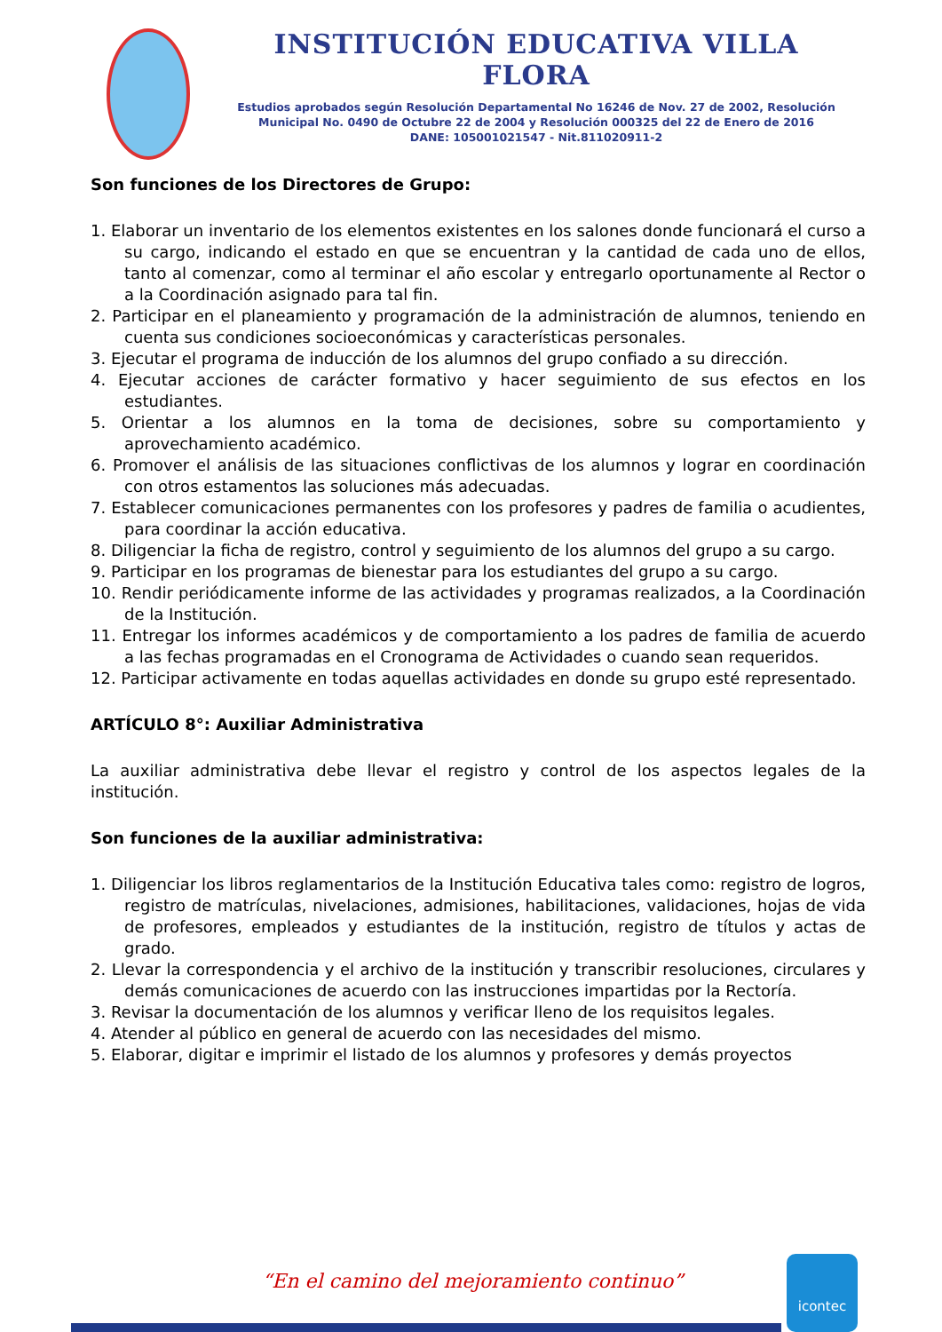INSTITUCIÓN EDUCATIVA VILLA FLORA
Estudios aprobados según Resolución Departamental No 16246 de Nov. 27 de 2002, Resolución Municipal No. 0490 de Octubre 22 de 2004 y Resolución 000325 del 22 de Enero de 2016
DANE: 105001021547 - Nit.811020911-2
Son funciones de los Directores de Grupo:
1. Elaborar un inventario de los elementos existentes en los salones donde funcionará el curso a su cargo, indicando el estado en que se encuentran y la cantidad de cada uno de ellos, tanto al comenzar, como al terminar el año escolar y entregarlo oportunamente al Rector o a la Coordinación asignado para tal fin.
2. Participar en el planeamiento y programación de la administración de alumnos, teniendo en cuenta sus condiciones socioeconómicas y características personales.
3. Ejecutar el programa de inducción de los alumnos del grupo confiado a su dirección.
4. Ejecutar acciones de carácter formativo y hacer seguimiento de sus efectos en los estudiantes.
5. Orientar a los alumnos en la toma de decisiones, sobre su comportamiento y aprovechamiento académico.
6. Promover el análisis de las situaciones conflictivas de los alumnos y lograr en coordinación con otros estamentos las soluciones más adecuadas.
7. Establecer comunicaciones permanentes con los profesores y padres de familia o acudientes, para coordinar la acción educativa.
8. Diligenciar la ficha de registro, control y seguimiento de los alumnos del grupo a su cargo.
9. Participar en los programas de bienestar para los estudiantes del grupo a su cargo.
10. Rendir periódicamente informe de las actividades y programas realizados, a la Coordinación de la Institución.
11. Entregar los informes académicos y de comportamiento a los padres de familia de acuerdo a las fechas programadas en el Cronograma de Actividades o cuando sean requeridos.
12. Participar activamente en todas aquellas actividades en donde su grupo esté representado.
ARTÍCULO 8°: Auxiliar Administrativa
La auxiliar administrativa debe llevar el registro y control de los aspectos legales de la institución.
Son funciones de la auxiliar administrativa:
1. Diligenciar los libros reglamentarios de la Institución Educativa tales como: registro de logros, registro de matrículas, nivelaciones, admisiones, habilitaciones, validaciones, hojas de vida de profesores, empleados y estudiantes de la institución, registro de títulos y actas de grado.
2. Llevar la correspondencia y el archivo de la institución y transcribir resoluciones, circulares y demás comunicaciones de acuerdo con las instrucciones impartidas por la Rectoría.
3. Revisar la documentación de los alumnos y verificar lleno de los requisitos legales.
4. Atender al público en general de acuerdo con las necesidades del mismo.
5. Elaborar, digitar e imprimir el listado de los alumnos y profesores y demás proyectos
“En el camino del mejoramiento continuo”
icontec